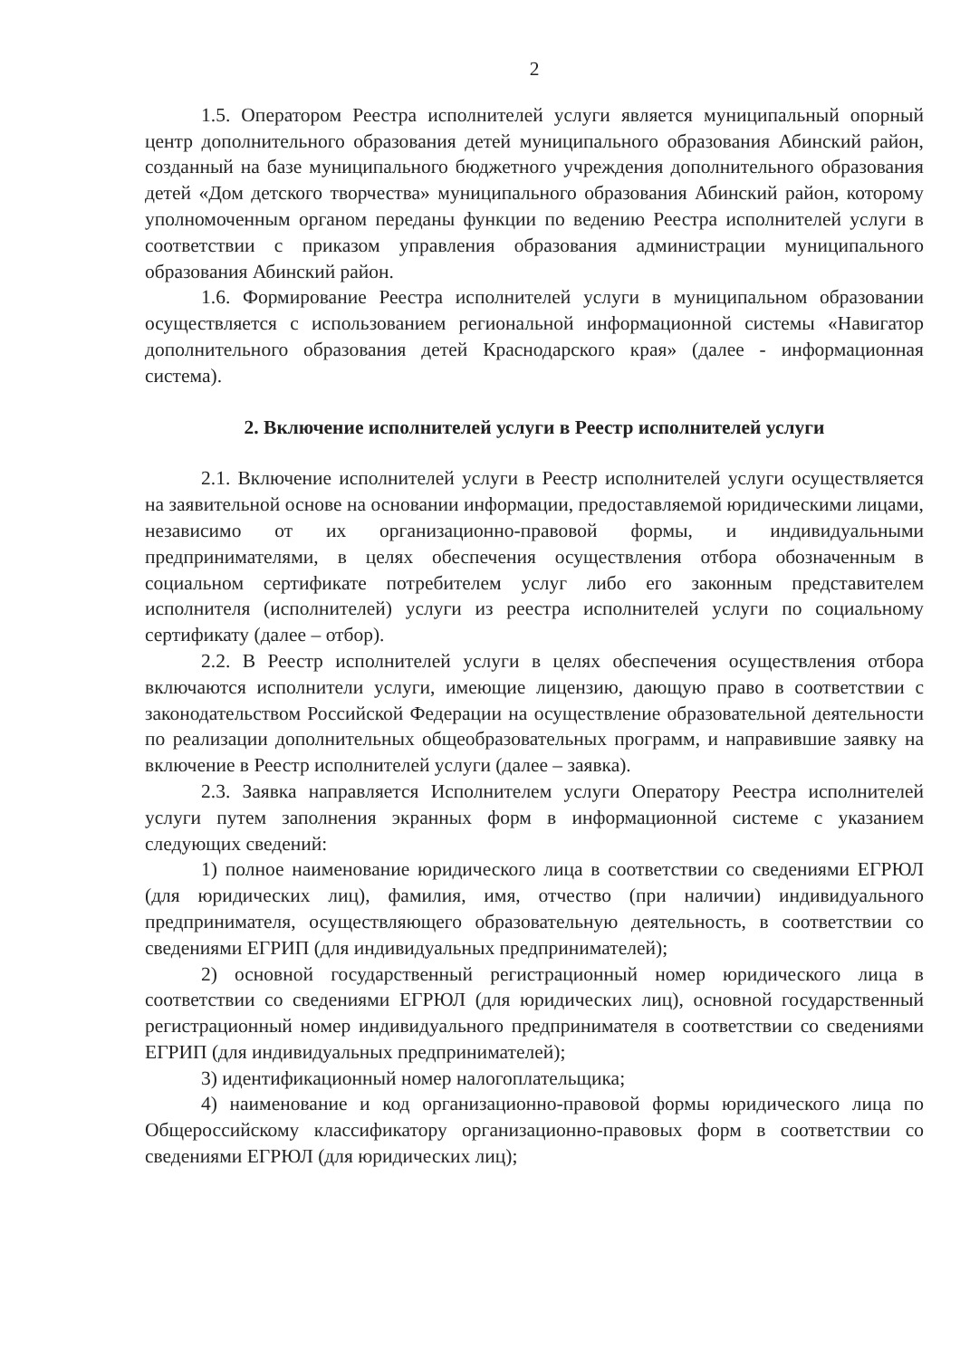2
1.5. Оператором Реестра исполнителей услуги является муниципальный опорный центр дополнительного образования детей муниципального образования Абинский район, созданный на базе муниципального бюджетного учреждения дополнительного образования детей «Дом детского творчества» муниципального образования Абинский район, которому уполномоченным органом переданы функции по ведению Реестра исполнителей услуги в соответствии с приказом управления образования администрации муниципального образования Абинский район.
1.6. Формирование Реестра исполнителей услуги в муниципальном образовании осуществляется с использованием региональной информационной системы «Навигатор дополнительного образования детей Краснодарского края» (далее - информационная система).
2. Включение исполнителей услуги в Реестр исполнителей услуги
2.1. Включение исполнителей услуги в Реестр исполнителей услуги осуществляется на заявительной основе на основании информации, предоставляемой юридическими лицами, независимо от их организационно-правовой формы, и индивидуальными предпринимателями, в целях обеспечения осуществления отбора обозначенным в социальном сертификате потребителем услуг либо его законным представителем исполнителя (исполнителей) услуги из реестра исполнителей услуги по социальному сертификату (далее – отбор).
2.2. В Реестр исполнителей услуги в целях обеспечения осуществления отбора включаются исполнители услуги, имеющие лицензию, дающую право в соответствии с законодательством Российской Федерации на осуществление образовательной деятельности по реализации дополнительных общеобразовательных программ, и направившие заявку на включение в Реестр исполнителей услуги (далее – заявка).
2.3. Заявка направляется Исполнителем услуги Оператору Реестра исполнителей услуги путем заполнения экранных форм в информационной системе с указанием следующих сведений:
1) полное наименование юридического лица в соответствии со сведениями ЕГРЮЛ (для юридических лиц), фамилия, имя, отчество (при наличии) индивидуального предпринимателя, осуществляющего образовательную деятельность, в соответствии со сведениями ЕГРИП (для индивидуальных предпринимателей);
2) основной государственный регистрационный номер юридического лица в соответствии со сведениями ЕГРЮЛ (для юридических лиц), основной государственный регистрационный номер индивидуального предпринимателя в соответствии со сведениями ЕГРИП (для индивидуальных предпринимателей);
3) идентификационный номер налогоплательщика;
4) наименование и код организационно-правовой формы юридического лица по Общероссийскому классификатору организационно-правовых форм в соответствии со сведениями ЕГРЮЛ (для юридических лиц);